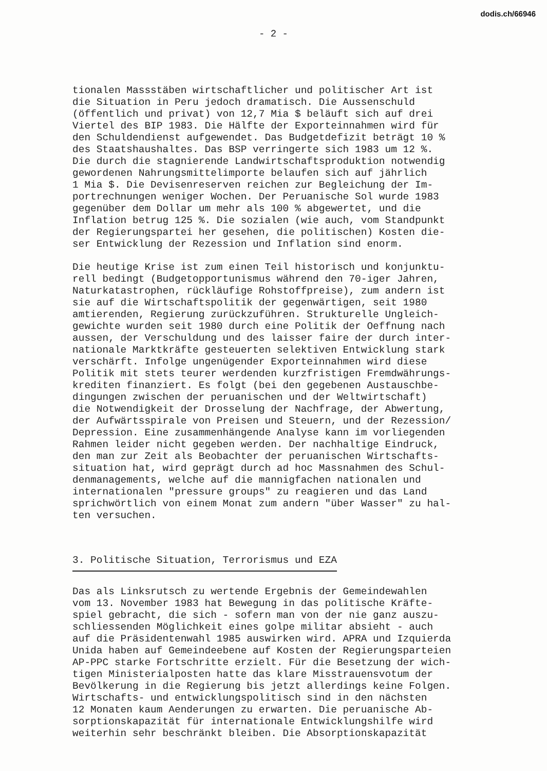dodis.ch/66946
- 2 -
tionalen Massstäben wirtschaftlicher und politischer Art ist die Situation in Peru jedoch dramatisch. Die Aussenschuld (öffentlich und privat) von 12,7 Mia $ beläuft sich auf drei Viertel des BIP 1983. Die Hälfte der Exporteinnahmen wird für den Schuldendienst aufgewendet. Das Budgetdefizit beträgt 10 % des Staatshaushaltes. Das BSP verringerte sich 1983 um 12 %. Die durch die stagnierende Landwirtschaftsproduktion notwendig gewordenen Nahrungsmittelimporte belaufen sich auf jährlich 1 Mia $. Die Devisenreserven reichen zur Begleichung der Im- portrechnungen weniger Wochen. Der Peruanische Sol wurde 1983 gegenüber dem Dollar um mehr als 100 % abgewertet, und die Inflation betrug 125 %. Die sozialen (wie auch, vom Standpunkt der Regierungspartei her gesehen, die politischen) Kosten die- ser Entwicklung der Rezession und Inflation sind enorm.
Die heutige Krise ist zum einen Teil historisch und konjunktu- rell bedingt (Budgetopportunismus während den 70-iger Jahren, Naturkatastrophen, rückläufige Rohstoffpreise), zum andern ist sie auf die Wirtschaftspolitik der gegenwärtigen, seit 1980 amtierenden, Regierung zurückzuführen. Strukturelle Ungleich- gewichte wurden seit 1980 durch eine Politik der Oeffnung nach aussen, der Verschuldung und des laisser faire der durch inter- nationale Marktkräfte gesteuerten selektiven Entwicklung stark verschärft. Infolge ungenügender Exporteinnahmen wird diese Politik mit stets teurer werdenden kurzfristigen Fremdwährungs- krediten finanziert. Es folgt (bei den gegebenen Austauschbe- dingungen zwischen der peruanischen und der Weltwirtschaft) die Notwendigkeit der Drosselung der Nachfrage, der Abwertung, der Aufwärtsspirale von Preisen und Steuern, und der Rezession/ Depression. Eine zusammenhängende Analyse kann im vorliegenden Rahmen leider nicht gegeben werden. Der nachhaltige Eindruck, den man zur Zeit als Beobachter der peruanischen Wirtschafts- situation hat, wird geprägt durch ad hoc Massnahmen des Schul- denmanagements, welche auf die mannigfachen nationalen und internationalen "pressure groups" zu reagieren und das Land sprichwörtlich von einem Monat zum andern "über Wasser" zu hal- ten versuchen.
3. Politische Situation, Terrorismus und EZA
Das als Linksrutsch zu wertende Ergebnis der Gemeindewahlen vom 13. November 1983 hat Bewegung in das politische Kräfte- spiel gebracht, die sich - sofern man von der nie ganz auszu- schliessenden Möglichkeit eines golpe militar absieht - auch auf die Präsidentenwahl 1985 auswirken wird. APRA und Izquierda Unida haben auf Gemeindeebene auf Kosten der Regierungsparteien AP-PPC starke Fortschritte erzielt. Für die Besetzung der wich- tigen Ministerialposten hatte das klare Misstrauensvotum der Bevölkerung in die Regierung bis jetzt allerdings keine Folgen. Wirtschafts- und entwicklungspolitisch sind in den nächsten 12 Monaten kaum Aenderungen zu erwarten. Die peruanische Ab- sorptionskapazität für internationale Entwicklungshilfe wird weiterhin sehr beschränkt bleiben. Die Absorptionskapazität